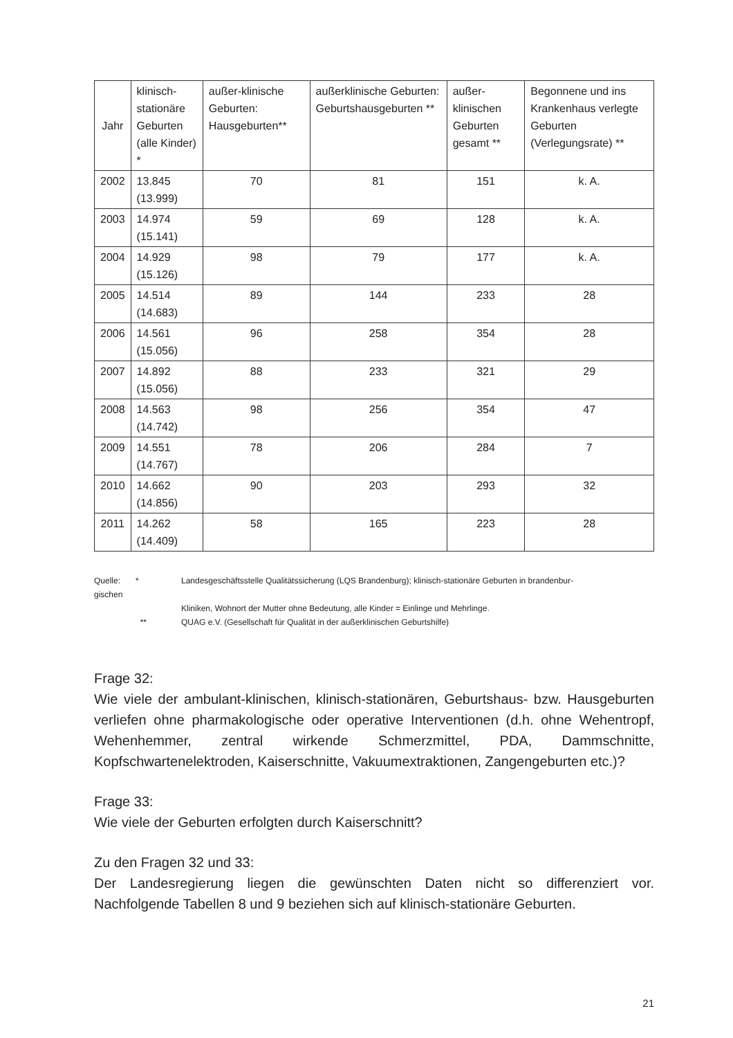| Jahr | klinisch-stationäre Geburten (alle Kinder) * | außer-klinische Geburten: Hausgeburten** | außerklinische Geburten: Geburtshausgeburten ** | außer-klinischen Geburten gesamt ** | Begonnene und ins Krankenhaus verlegte Geburten (Verlegungsrate) ** |
| --- | --- | --- | --- | --- | --- |
| 2002 | 13.845 (13.999) | 70 | 81 | 151 | k. A. |
| 2003 | 14.974 (15.141) | 59 | 69 | 128 | k. A. |
| 2004 | 14.929 (15.126) | 98 | 79 | 177 | k. A. |
| 2005 | 14.514 (14.683) | 89 | 144 | 233 | 28 |
| 2006 | 14.561 (15.056) | 96 | 258 | 354 | 28 |
| 2007 | 14.892 (15.056) | 88 | 233 | 321 | 29 |
| 2008 | 14.563 (14.742) | 98 | 256 | 354 | 47 |
| 2009 | 14.551 (14.767) | 78 | 206 | 284 | 7 |
| 2010 | 14.662 (14.856) | 90 | 203 | 293 | 32 |
| 2011 | 14.262 (14.409) | 58 | 165 | 223 | 28 |
Quelle: gischen
*
Landesgeschäftsstelle Qualitätssicherung (LQS Brandenburg); klinisch-stationäre Geburten in brandenbur-
Kliniken, Wohnort der Mutter ohne Bedeutung, alle Kinder = Einlinge und Mehrlinge.
**
QUAG e.V. (Gesellschaft für Qualität in der außerklinischen Geburtshilfe)
Frage 32:
Wie viele der ambulant-klinischen, klinisch-stationären, Geburtshaus- bzw. Hausgeburten verliefen ohne pharmakologische oder operative Interventionen (d.h. ohne Wehentropf, Wehenhemmer, zentral wirkende Schmerzmittel, PDA, Dammschnitte, Kopfschwartenelektroden, Kaiserschnitte, Vakuumextraktionen, Zangengeburten etc.)?
Frage 33:
Wie viele der Geburten erfolgten durch Kaiserschnitt?
Zu den Fragen 32 und 33:
Der Landesregierung liegen die gewünschten Daten nicht so differenziert vor. Nachfolgende Tabellen 8 und 9 beziehen sich auf klinisch-stationäre Geburten.
21